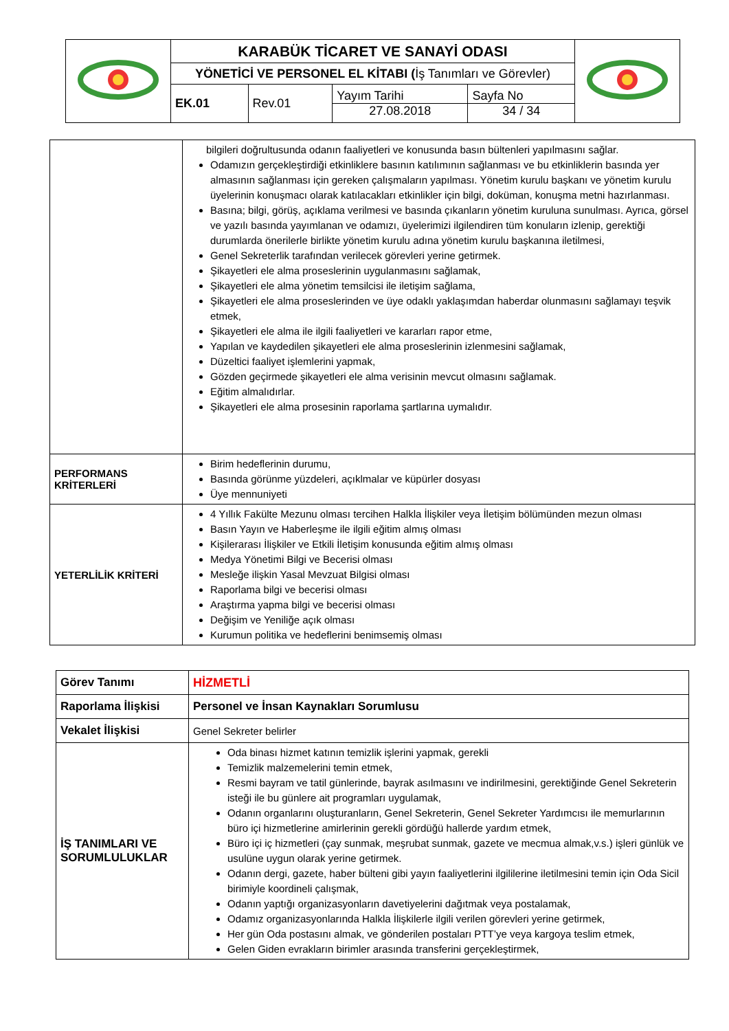| | KARABÜK TİCARET VE SANAYİ ODASI | | | | |
| | YÖNETİCİ VE PERSONEL EL KİTABI ( İş Tanımları ve Görevler) | | | | |
| | EK.01 | Rev.01 | Yayım Tarihi 27.08.2018 | Sayfa No 34 / 34 | |
| | bilgileri doğrultusunda odanın faaliyetleri ve konusunda basın bültenleri yapılmasını sağlar. Odamızın gerçekleştirdiği etkinliklere basının katılımının sağlanması ve bu etkinliklerin basında yer almasının sağlanması için gereken çalışmaların yapılması. Yönetim kurulu başkanı ve yönetim kurulu üyelerinin konuşmacı olarak katılacakları etkinlikler için bilgi, doküman, konuşma metni hazırlanması. Basına; bilgi, görüş, açıklama verilmesi ve basında çıkanların yönetim kuruluna sunulması. Ayrıca, görsel ve yazılı basında yayımlanan ve odamızı, üyelerimizi ilgilendiren tüm konuların izlenip, gerektiği durumlarda önerilerle birlikte yönetim kurulu adına yönetim kurulu başkanına iletilmesi, Genel Sekreterlik tarafından verilecek görevleri yerine getirmek. Şikayetleri ele alma proseslerinin uygulanmasını sağlamak, Şikayetleri ele alma yönetim temsilcisi ile iletişim sağlama, Şikayetleri ele alma proseslerinden ve üye odaklı yaklaşımdan haberdar olunmasını sağlamayı teşvik etmek, Şikayetleri ele alma ile ilgili faaliyetleri ve kararları rapor etme, Yapılan ve kaydedilen şikayetleri ele alma proseslerinin izlenmesini sağlamak, Düzeltici faaliyet işlemlerini yapmak, Gözden geçirmede şikayetleri ele alma verisinin mevcut olmasını sağlamak. Eğitim almalıdırlar. Şikayetleri ele alma prosesinin raporlama şartlarına uymalıdır. |
| PERFORMANS KRİTERLERİ | Birim hedeflerinin durumu, Basında görünme yüzdeleri, açıklmalar ve küpürler dosyası Üye mennuniyeti |
| YETERLİLİK KRİTERİ | 4 Yıllık Fakülte Mezunu olması tercihen Halkla İlişkiler veya İletişim bölümünden mezun olması Basın Yayın ve Haberleşme ile ilgili eğitim almış olması Kişilerarası İlişkiler ve Etkili İletişim konusunda eğitim almış olması Medya Yönetimi Bilgi ve Becerisi olması Mesleğe ilişkin Yasal Mevzuat Bilgisi olması Raporlama bilgi ve becerisi olması Araştırma yapma bilgi ve becerisi olması Değişim ve Yeniliğe açık olması Kurumun politika ve hedeflerini benimsemiş olması |
| Görev Tanımı | HİZMETLİ |
| Raporlama İlişkisi | Personel ve İnsan Kaynakları Sorumlusu |
| Vekalet İlişkisi | Genel Sekreter belirler |
| İŞ TANIMLARI VE SORUMLULUKLAR | Oda binası hizmet katının temizlik işlerini yapmak, gerekli Temizlik malzemelerini temin etmek, Resmi bayram ve tatil günlerinde, bayrak asılmasını ve indirilmesini, gerektiğinde Genel Sekreterin isteği ile bu günlere ait programları uygulamak, Odanın organlarını oluşturanların, Genel Sekreterin, Genel Sekreter Yardımcısı ile memurlarının büro içi hizmetlerine amirlerinin gerekli gördüğü hallerde yardım etmek, Büro içi iç hizmetleri (çay sunmak, meşrubat sunmak, gazete ve mecmua almak,v.s.) işleri günlük ve usulüne uygun olarak yerine getirmek. Odanın dergi, gazete, haber bülteni gibi yayın faaliyetlerini ilgililerine iletilmesini temin için Oda Sicil birimiyle koordineli çalışmak, Odanın yaptığı organizasyonların davetiyelerini dağıtmak veya postalamak, Odamız organizasyonlarında Halkla İlişkilerle ilgili verilen görevleri yerine getirmek, Her gün Oda postasını almak, ve gönderilen postaları PTT’ye veya kargoya teslim etmek, Gelen Giden evrakların birimler arasında transferini gerçekleştirmek, |